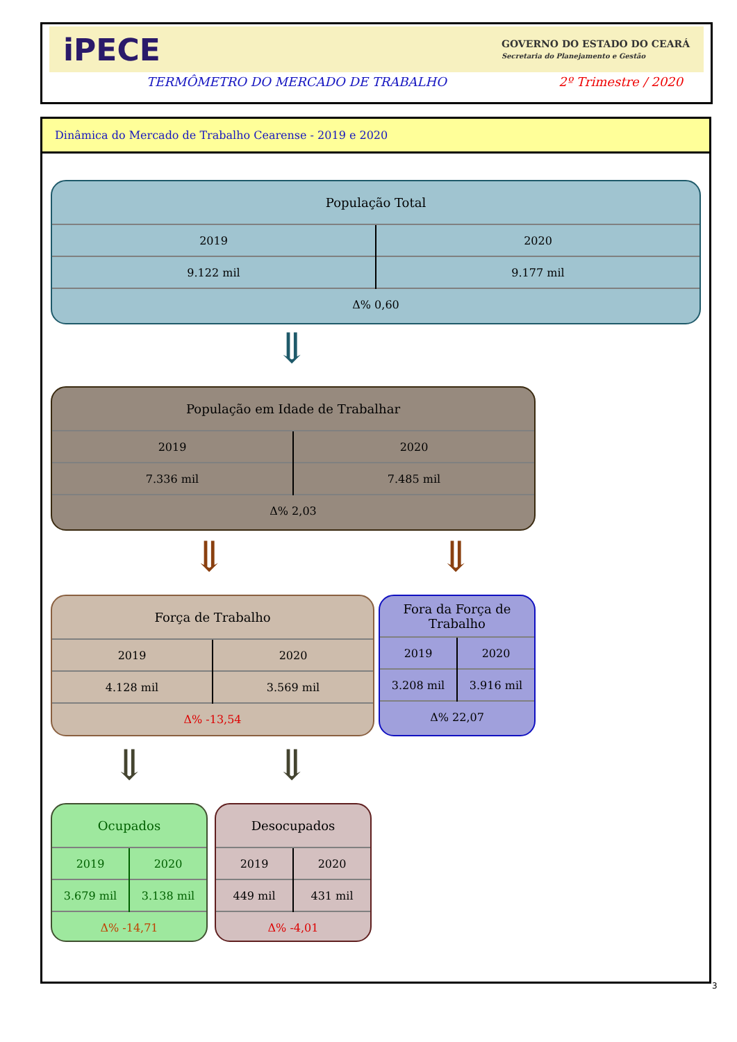iPECE GOVERNO DO ESTADO DO CEARÁ
Secretaria do Planejamento e Gestão
TERMÔMETRO DO MERCADO DE TRABALHO 2º Trimestre / 2020
Dinâmica do Mercado de Trabalho Cearense - 2019 e 2020
População Total
| 2019 | 2020 |
| 9.122 mil | 9.177 mil |
| Δ% 0,60 | |
⇓
População em Idade de Trabalhar
| 2019 | 2020 |
| 7.336 mil | 7.485 mil |
| Δ% 2,03 | |
⇓ ⇓
Força de Trabalho
| 2019 | 2020 |
| 4.128 mil | 3.569 mil |
| Δ% -13,54 | |
Fora da Força de Trabalho
| 2019 | 2020 |
| 3.208 mil | 3.916 mil |
| Δ% 22,07 | |
⇓ ⇓
Ocupados
| 2019 | 2020 |
| 3.679 mil | 3.138 mil |
| Δ% -14,71 | |
Desocupados
| 2019 | 2020 |
| 449 mil | 431 mil |
| Δ% -4,01 | |
3